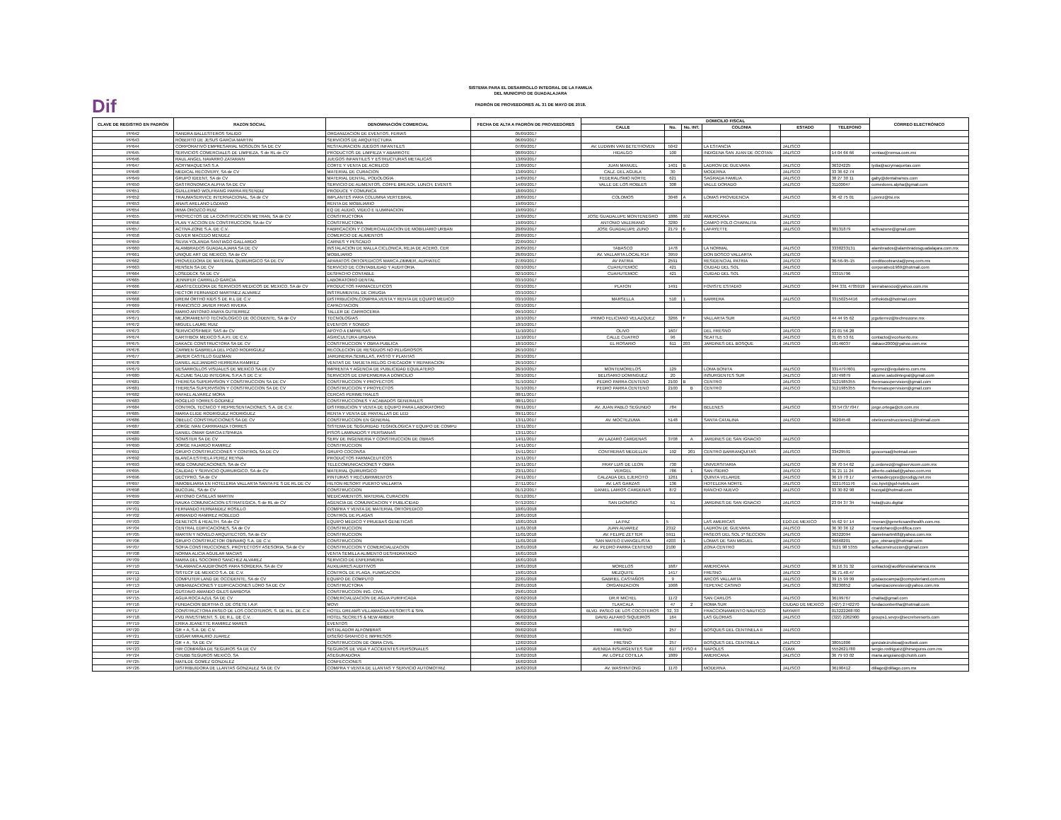Dif
SISTEMA PARA EL DESARROLLO INTEGRAL DE LA FAMILIA
DEL MUNICIPIO DE GUADALAJARA
PADRÓN DE PROVEEDORES AL 31 DE MAYO DE 2018.
| CLAVE DE REGISTRO EN PADRÓN | RAZON SOCIAL | DENOMINACIÓN COMERCIAL | FECHA DE ALTA A PADRÓN DE PROVEEDORES | DOMICILIO FISCAL | | | | | | CORREO ELECTRÓNICO |
| --- | --- | --- | --- | --- | --- | --- | --- | --- | --- | --- |
| | | | | CALLE | No. | No. INT. | COLONIA | ESTADO | TELEFONO | |
| PP642 | SANDRA BALLESTEROS SALIDO | ORGANIZACION DE EVENTOS, FERIAS | 05/09/2017 | | | | | | | |
| PP643 | ROBERTO DE JESUS GARCIA MARTIN | SERVICIOS DE ARQUITECTURA | 06/09/2017 | | | | | | | |
| PP644 | CORPORATIVO EMPRESARIAL NOSOLON SA DE CV | RESTAURACION JUEGOS INFANTILES | 07/09/2017 | AV. LUDWIN VAN BETETHOVEN | 5042 | | LA ESTANCIA | JALISCO | | |
| PP645 | SERVICIOS COMERCIALES DE LIMPIEZA, S de RL de CV | PRODUCTOS DE LIMPIEZA Y ABARROTE | 08/09/2017 | HIDALGO | 100 | | INDIGENA SAN JUAN DE OCOTAN | JALISCO | 14 04 66 66 | ventas@romsa.com.mx |
| PP646 | RAUL ANGEL NAVARRO ZATARAIN | JUEGOS INFANTILES Y ESTRUCTURAS METALICAS | 13/09/2017 | | | | | | | |
| PP647 | ACRYMAQUETAS S.A | CORTE Y VENTA DE ACRILICO | 13/09/2017 | JUAN MANUEL | 1401 | B | LADRON DE GUEVARA | JALISCO | 36324225 | lydia@acrymaquetas.com |
| PP648 | MEDICAL RECOVERY, SA de CV | MATERIAL DE CURACION | 13/09/2017 | CALZ. DEL AGUILA | 30 | | MODERNA | JALISCO | 33 36 62 74 | |
| PP649 | GRUPO IDEENT, SA de CV | MATERIAL DENTAL, PODOLOGIA | 14/09/2017 | FEDERALISMO NORTE | 621 | | SAGRADA FAMILIA | JALISCO | 38 27 30 11 | gaby@dentalramos.com |
| PP650 | GASTRONOMICA ALPHA SA DE CV | SERVICIO DE ALIMENTOS, COFFE BREACK, LUNCH, EVENTS | 14/09/2017 | VALLE DE LOS ROBLES | 308 | | VALLE DORADO | JALISCO | 31100047 | comedores.alpha@gmail.com |
| PP651 | GUILLERMO WOLFRANG PARRA RESENDIZ | PRODUCE Y COMUNICA | 18/09/2017 | | | | | | | |
| PP652 | TRAUMASERVICE INTERNACIONAL, SA de CV | IMPLANTES PARA COLUMNA VERTEBRAL | 18/09/2017 | COLOMOS | 3048 | A | LOMAS PROVIDENCIA | JALISCO | 36 42 75 01 | j.perez@tsi.mx |
| PP653 | ANAIS ARELANO LOZANO | RENTA DE MOBILIARIO | 19/09/2017 | | | | | | | |
| PP654 | IRMA OROZCO RUIZ | EQ DE AUDIO, VIDEO E ILUMINACION | 19/09/2017 | | | | | | | |
| PP655 | PROYECTOS DE LA CONSTRUCCION METRAN, SA de CV | CONSTRUCTORA | 19/09/2017 | JOSE GUADALUPE MONTENEGRO | 1886 | 102 | AMERICANA | JALISCO | | |
| PP656 | PLAN Y ACCION EN CONSTRUCCION, SA de CV | CONSTRUCTORA | 19/09/2017 | ANTONIO VALERIANO | 3280 | | CAMPO POLO CHAPALITA | JALISCO | | |
| PP657 | ACTIVA ZONE S.A. DE C.V. | FABRICACION Y COMERCIALIZACION DE MOBILIARIO URBAN | 20/09/2017 | JOSE GUADALUPE ZUNO | 2179 | 6 | LAFAYETTE | JALISCO | 38131879 | activazone@gmail.com |
| PP658 | OLIVER MACEDO MENDEZ | COMERCIO DE ALIMENTOS | 20/09/2017 | | | | | | | |
| PP659 | SILVIA YOLANDA SANTIAGO GALLARDO | CARNES Y PESCADO | 22/09/2017 | | | | | | | |
| PP660 | ALAMBRADOS GUADALAJARA SA DE CV | INSTALACION DE MALLA CICLONICA, REJA DE ACERO, CER | 26/09/2017 | TABASCO | 1478 | | LA NORMAL | JALISCO | 3338233131 | alambrados@alambradosguadalajara.com.mx |
| PP661 | UNIQUE ART DE MEXICO, SA de CV | MOBILIARIO | 26/09/2017 | AV. VALLARTA LOCAL R14 | 3959 | | DON BOSCO VALLARTA | JALISCO | | |
| PP662 | PROVEEDORA DE MATERIAL QUIRURGICO SA DE CV | APARATOS ORTOPEDICOS MARCA ZIMMER, ALPHATEC | 27/09/2017 | AV PATRIA | 2591 | | RESIDENCIAL PATRIA | JALISCO | 36-56-95-15 | creditocobranza@pmq.com.mx |
| PP663 | RENSEN SA DE CV | SERVICIO DE CONTABILIDAD Y AUDITORIA | 02/10/2017 | CUAHUTEMOC | 421 | | CIUDAD DEL SOL | JALISCO | | corporativo1969@hotmail.com |
| PP664 | LOSEDECK SA DE CV | DESPACHO CONTABLE | 02/10/2017 | CUAHUTEMOC | 421 | | CUIDAD DEL SOL | JALISCO | 33315796 | |
| PP665 | JENNIFER CARRILLO GARCIA | LABORATORIO DENTAL | 03/10/2017 | | | | | | | |
| PP666 | ABASTECEDORA DE SERVICIOS MEDICOS DE MEXICO, SA de CV | PRODUCTOS FARMACEUTICOS | 03/10/2017 | PLATON | 1491 | | FOVISTE ESTADIO | JALISCO | 044 331 4705919 | sierrabarocio@yahoo.com.mx |
| PP667 | HECTOR FERNANDO MARTINEZ ALVAREZ | INSTRUMENTAL DE CIRUGIA | 03/10/2017 | | | | | | | |
| PP668 | DREIM ORTHO KIDS S DE R.L DE C.V | DISTRIBUCION,COMPRA,VENTA Y RENTA DE EQUIPO MEDICO | 03/10/2017 | MARSELLA | 510 | 1 | BARRERA | JALISCO | 33150254416 | orthokids@hotmail.com |
| PP669 | FRANCISCO JAVIER FRIAS RIVERA | CAPACITACION | 03/10/2017 | | | | | | | |
| PP670 | MARIO ANTONIO ANAYA GUTIERREZ | TALLER DE CARROCERIA | 09/10/2017 | | | | | | | |
| PP671 | MEJORAMIENTO TECNOLOGICO DE OCCIDENTE, SA de CV | TECNOLOGIAS | 10/10/2017 | PRIMO FELICIANO VELAZQUEZ | 3266 | F | VALLARTA SUR | JALISCO | 44 44 95 62 | jcgutierrez@technozone.mx |
| PP672 | MIGUEL LAURE RUIZ | EVENTOS Y SONIDO | 10/10/2017 | | | | | | | |
| PP673 | SERVICIOSFIMEP, SAS de CV | APOYO A EMPRESAS | 11/10/2017 | OLIVO | 1607 | | DEL FRESNO | JALISCO | 23 01 56 28 | |
| PP674 | EARTHBOX MEXICO S.A.P.I. DE C.V. | AGRICULTURA URBANA | 11/10/2017 | CALLE CUATRO | 96 | | SEATTLE | JALISCO | 31 65 53 61 | contacto@ecohuerto.mx |
| PP675 | DAKACE CONSTRUCTORA SA DE CV | CONSTRUCCION Y OBRA PUBLICA | 18/10/2017 | EL ROSARIO | 611 | 203 | JARDINES DEL BOSQUE | JALISCO | 18146037 | dakace2000@yahoo.com.mx |
| PP676 | CARMEN GABRIELA DEL POZO RODRIGUEZ | RECOLECION DE RESIDUOS NO PELIGROSOS | 26/10/2017 | | | | | | | |
| PP677 | JAVIER CASTILLO GUZMAN | JARDINERIA,SEMILLAS, PASTO Y PLANTAS | 26/10/2017 | | | | | | | |
| PP678 | DANIEL ALEJANDRO HERRERA RAMIREZ | VENTAS DE TARJETA RELOG CHECADOR Y REPARACION | 26/10/2017 | | | | | | | |
| PP679 | DESARROLLOS VISUALES DE MEXICO SA DE CV | IMPRENTA Y AGENCIA DE PUBLICIDAD EQUILATERO | 26/10/2017 | MONTEMORELOS | 129 | | LOMA BONITA | JALISCO | 3314797601 | egomez@equilatero.com.mx |
| PP680 | ALCUME SALUD INTEGRAL S.P.A.S DE C.V. | SERVICIOS DE ENFERMERIA A DOMICILIO | 30/10/2017 | BELISARIO DOMINGUEZ | 20 | | INSURGENTES SUR | JALISCO | 16749879 | alcume.saludintegral@gmail.com |
| PP681 | THERESA SUPERVISION Y CONSTRUCCION SA DE CV | CONSTRUCCION Y PROYECTOS | 31/10/2017 | PEDRO PARRA CENTENO | 2100 | B | CENTRO | JALISCO | 3121985355 | theresasupervision@gmail.com |
| PP681 | THERESA SUPERVISION Y CONSTRUCCION SA DE CV | CONSTRUCCION Y PROYECTOS | 31/10/2017 | PEDRO PARRA CENTENO | 2100 | B | CENTRO | JALISCO | 3121985355 | theresasupervision@gmail.com |
| PP682 | RAFAEL ALVAREZ MORA | CERCAS PERIMETRALES | 08/11/2017 | | | | | | | |
| PP683 | ROGELIO TORRES GODINEZ | CONSTRUCCIONES Y ACABADOS GENERALES | 08/11/2017 | | | | | | | |
| PP684 | CONTROL TECNICO Y REPRESENTACIONES, S.A. DE C.V. | DISTRIBUCION Y VENTA DE EQUIPO PARA LABORATORIO | 09/11/2017 | AV. JUAN PABLO SEGUNDO | 784 | | BELENES | JALISCO | 33 547377047 | jorge.ortega@ctr.com.mx |
| PP685 | MARIA ELIDE RODRIGUEZ RODRIGUEZ | RENTA Y VENTA DE PANTALLAS DE LED | 09/11/2017 | | | | | | | |
| PP686 | OBELEC CONSTRUCCIONES SA DE CV | CONSTRUCCION EN GENERAL | 13/11/2017 | AV. MOCTEZUMA | 5148 | | SANTA CATALINA | JALISCO | 36204548 | obeleconstrucciones1@hotmail.com |
| PP687 | JORGE IVAN CARRRANZA TORRES | SISTEMA DE SEGURIDAD TEGNOLOGICA Y EQUIPO DE COMPU | 13/11/2017 | | | | | | | |
| PP688 | DANIEL OMAR GARCIA ESPARZA | PISOS LAMINADOS Y PERSIANAS | 13/11/2017 | | | | | | | |
| PP689 | SONISTER SA DE CV | SERV DE INGENIERIA Y CONSTRUCCION DE OBRAS | 14/11/2017 | AV LAZARO CARDENAS | 3708 | A | JARDINES DE SAN IGNACIO | JALISCO | | |
| PP690 | JORGE FAJARDO RAMIREZ | CONSTRUCCION | 14/11/2017 | | | | | | | |
| PP691 | GRUPO CONSTRUCCIONES Y CONTROL SA DE CV | GRUPO COCONSA | 15/11/2017 | CONTRERAS MEDELLIN | 192 | 201 | CENTRO BARRANQUITAS | JALISCO | 33429591 | gcoconsa@hotmail.com |
| PP692 | BLANCA ESTHELA PEREZ REYNA | PRODUCTOS FARMACEUTICOS | 15/11/2017 | | | | | | | |
| PP693 | MGB COMUNICACIONES, SA de CV | TELECOMUNICACIONES Y OBRA | 15/11/2017 | FRAY LUIS DE LEON | 730 | | UNIVERSITARIA | JALISCO | 36 70 54 62 | jc.ordonez@mgbservicom.com.mx |
| PP695 | CALIDAD Y SERVICIO QUIRURGICO, SA de CV | MATERIAL QUIRURGICO | 23/11/2017 | VERGEL | 786 | 1 | SAN ISIDRO | JALISCO | 31 21 11 24 | alberto.calidad@yahoo.com.mx |
| PP696 | DECYPRO, SA de CV | PINTURAS Y RECUBRIMIENTOS | 24/11/2017 | CALZADA DEL EJERCITO | 1261 | | QUINTA VELARDE | JALISCO | 36 19 70 17 | ventasdecypro@prodigy.net.mx |
| PP697 | INMOBILIARIA EN HOTELERIA VALLARTA SANTA FE S DE RL DE CV | HILTON RESORT PUERTO VALLARTA | 27/11/2017 | AV. LAS GARZAS | 136 | | HOTELERA NORTE | JALISCO | 3221761176 | cxc.hpvt@gsf-hotels.com |
| PP698 | BUCOJAL, SA de CV | CONSTRUCCION | 01/12/2017 | DANIEL LARIOS CARDENAS | 872 | | RANCHO NUEVO | JALISCO | 33 30 82 98 | bucojal@hotmail.com |
| PP699 | ANTONIO CASILLAS MARTIN | MEDICAMENTOS, MATERIAL CURACION | 01/12/2017 | | | | | | | |
| PP700 | NAUKA COMUNICACION ESTRATEGICA, S de RL de CV | AGENCIA DE COMUNICACION Y PUBLICIDAD | 07/12/2017 | SAN DIONISIO | 51 | | JARDINES DE SAN IGNACIO | JALISCO | 23 04 37 34 | hola@uzu.digital |
| PP701 | FERNANDO FERNANDEZ ROSILLO | COMPRA Y VENTA DE MATERIAL ORTOPEDICO | 10/01/2018 | | | | | | | |
| PP702 | ARMANDO RAMIREZ ROBLEDO | CONTROL DE PLAGAS | 10/01/2018 | | | | | | | |
| PP703 | GENETICS & HEALTH, SA de CV | EQUIPO MEDICO Y PRUEBAS GENETICAS | 10/01/2018 | LA PAZ | 5 | | LAS AMERICAS | EDO.DE MEXICO | 55 62 97 14 | rmoran@geneticsandhealth.com.mx |
| PP704 | CENTRAL EDIFICACIONES, SA de CV | CONSTRUCCION | 11/01/2018 | JUAN ALVAREZ | 2312 | | LADRON DE GUEVARA | JALISCO | 36 30 36 12 | ricardoharo@cedifica.com |
| PP705 | MARTIN Y NOVELO ARQUITECTOS, SA de CV | CONSTRUCCION | 11/01/2018 | AV. FELIPE ZETTER | 5911 | | PASEOS DEL SOL 1ª SECCION | JALISCO | 36322094 | danielmartin68@yahoo.com.mx |
| PP706 | GRUPO CONSTRUCTOR OBINARQ S.A. DE C.V. | CONSTRUCCION | 11/01/2018 | SAN MATEO EVANGELISTA | 4203 | 1 | LOMAS DE SAN MIGUEL | JALISCO | 36668201 | gco_obinarq@hotmail.com |
| PP707 | SOFIA CONSTRUCCIONES, PROYECTOSY ASESORIA, SA de CV | CONSTRUCCION Y COMERCIALIZACION | 15/01/2018 | AV. PEDRO PARRA CENTENO | 2100 | | ZONA CENTRO | JALISCO | 3121 98 5355 | sofiaconstruccion@gmail.com |
| PP708 | NORMA ALICIA AGUILAR MACIAS | VENTA SEMILLA ALIMENTO DESHIDRATADO | 16/01/2018 | | | | | | | |
| PP709 | MARIA DEL SOCORRO SANCHEZ ALVAREZ | SERVICIO DE ENFERMERIA | 16/01/2018 | | | | | | | |
| PP710 | SALAMANCA AUDIFONOS PARA SORDERA, SA de CV | AUXILIARES AUDITIVOS | 19/01/2018 | MORELOS | 1687 | | AMERICANA | JALISCO | 36 16 31 32 | contacto@audifonosalamanca.mx |
| PP711 | SISTECP DE MEXICO S.A. DE C.V. | CONTROL DE PLAGA, FUMIGACION | 19/01/2018 | MEZQUITE | 1417 | | FRESNO | JALISCO | 36.71.48.47 | |
| PP712 | COMPUTER LAND DE OCCIDENTE, SA de CV | EQUIPO DE COMPUTO | 22/01/2018 | GABRIEL CASTAÑOS | 9 | | ARCOS VALLARTA | JALISCO | 39 15 99 99 | gustavocampa@computerland.com.mx |
| PP713 | URBANIZACIONES Y EDIFICACIONES LORO SA DE CV | CONSTRUCTORA | 29/01/2018 | ORGANIZACION | 1068 | | TEPEYAC CASINO | JALISCO | 38230852 | urbanizacionesloro@yahoo.com.mx |
| PP714 | GUSTAVO AMANDO GILES BARBOSA | CONSTRUCCION ING. CIVIL | 29/01/2018 | | | | | | | |
| PP715 | AGUA ROCA AZUL SA DE CV | COMERCIALIZACION DE AGUA PURIFICADA | 02/02/2018 | DR.R MICHEL | 1172 | | SAN CARLOS | JALISCO | 36199767 | chalita@gmail.com |
| PP716 | FUNDACION BERTHA O. DE OSETE I.A.P. | MOVI | 06/02/2018 | TLAXCALA | 47 | 2 | ROMA SUR | CIUDAD DE MEXICO | (427) 2742270 | fundacionbertha@hotmail.com |
| PP717 | CONSTRUCTORA PASEO DE LOS COCOTEROS, S. DE R.L. DE C.V. | HOTEL DREAMS VILLAMAGNA RESORTS & SPA | 06/02/2018 | BLVD. PASEO DE LOS COCOTEROS | 32, 33 | | FRACCIONAMIENTO NAUTICO | NAYARIT | 013222268700 | |
| PP718 | PVD INVESTMENT, S. DE R.L. DE C.V. | HOTEL SECRETS & NEW AMBER | 06/02/2018 | DAVID ALFARO SIQUEIROS | 164 | | LAS GLORIAS | JALISCO | (322) 2262900 | groups1.sevpv@secretsresorts.com |
| PP719 | ERIKA JEANETTE RAMIREZ MARES | EVENTOS | 06/02/2018 | | | | | | | |
| PP720 | GR + A, S.A. DE C.V. | INSTALADOR ALFOMBRAS | 09/02/2018 | FRESNO | 257 | | BOSQUES DEL CENTINELA II | JALISCO | | |
| PP721 | EDGAR MIRALRIO JUAREZ | DISEÑO GRAFICO E IMPRESOS | 09/02/2018 | | | | | | | |
| PP722 | GR + A , SA DE CV | CONSTRUCCION DE OBRA CIVIL | 12/02/2018 | FRESNO | 257 | | BOSQUES DEL CENTINELA | JALISCO | 38051806 | gonzalezrubioa@outlook.com |
| PP723 | HIR COMPAÑIA DE SEGUROS SA DE CV | SEGUROS DE VIDA Y ACCIDENTES PERSONALES | 14/02/2018 | AVENIDA INSURGENTES SUR | 617 | PISO 4 | NAPOLES | CDMX | 5552621780 | sergio.rodriguez@hirseguros.com.mx |
| PP724 | CHUBB SEGUROS MEXICO, SA | ASEGURADORA | 15/02/2018 | AV. LOPEZ COTILLA | 1889 | | AMERICANA | JALISCO | 36 79 93 02 | maria.anguiano@chubb.com |
| PP725 | MATILDE GOMEZ GONZALEZ | CONFECCIONES | 16/02/2018 | | | | | | | |
| PP726 | DISTRIBUIDORA DE LLANTAS GONZALEZ SA DE CV | COMPRA Y VENTA DE LLANTAS Y SERVICIO AUTOMOTRIZ | 16/02/2018 | AV. WASHINTONG | 1170 | | MODERNA | JALISCO | 36190412 | dillago@dillago.com.mx |